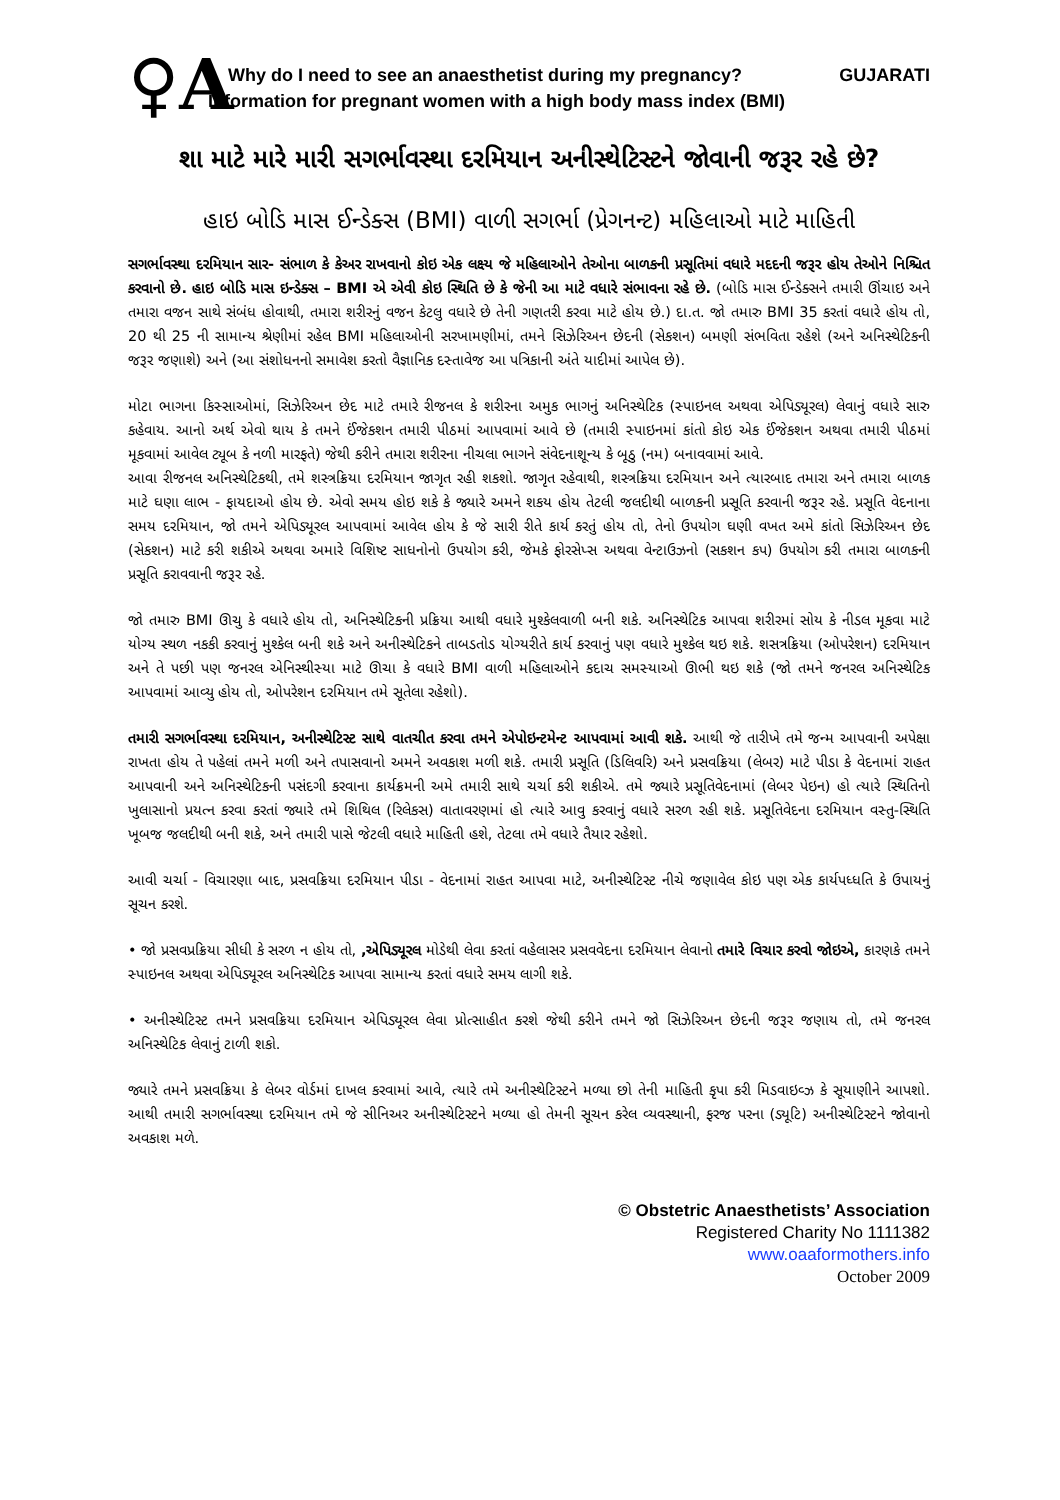♀A
Why do I need to see an anaesthetist during my pregnancy? GUJARATI
Information for pregnant women with a high body mass index (BMI)
શા માટે મારે મારી સગર્ભાવસ્થા દરમિયાન અનીસ્થેટિસ્ટને જોવાની જરૂર રહે છે?
હાઇ બોડિ માસ ઈન્ડેક્સ (BMI) વાળી સગર્ભા (પ્રેગનન્ટ) મહિલાઓ માટે માહિતી
સગર્ભાવસ્થા દરમિયાન સાર- સંભાળ કે કેઅર રાખવાનો કોઇ એક લક્ષ્ય જે મહિલાઓને તેઓના બાળકની પ્રસૂતિમાં વધારે મદદની જરૂર હોય તેઓને નિશ્ચિત કરવાનો છે. હાઇ બોડિ માસ ઇન્ડેક્સ – BMI એ એવી કોઇ સ્થિતિ છે કે જેની આ માટે વધારે સંભાવના રહે છે. (બોડિ માસ ઈન્ડેક્સને તમારી ઊંચાઇ અને તમારા વજન સાથે સંબંધ હોવાથી, તમારા શરીરનું વજન કેટલુ વધારે છે તેની ગણતરી કરવા માટે હોય છે.) દા.ત. જો તમારુ BMI 35 કરતાં વધારે હોય તો, 20 થી 25 ની સામાન્ય શ્રેણીમાં રહેલ BMI મહિલાઓની સરખામણીમાં, તમને સિઝેરિઅન છેદની (સેકશન) બમણી સંભવિતા રહેશે (અને અનિસ્થેટિકની જરૂર જણાશે) અને (આ સંશોધનનો સમાવેશ કરતો વૈજ્ઞાનિક દસ્તાવેજ આ પત્રિકાની અંતે યાદીમાં આપેલ છે).
મોટા ભાગના કિસ્સાઓમાં, સિઝેરિઅન છેદ માટે તમારે રીજનલ કે શરીરના અમુક ભાગનું અનિસ્થેટિક (સ્પાઇનલ અથવા એપિડ્યૂરલ) લેવાનું વધારે સારુ કહેવાય. આનો અર્થ એવો થાય કે તમને ઈંજેકશન તમારી પીઠમાં આપવામાં આવે છે (તમારી સ્પાઇનમાં કાંતો કોઇ એક ઈંજેકશન અથવા તમારી પીઠમાં મૂકવામાં આવેલ ટ્યૂબ કે નળી મારફતે) જેથી કરીને તમારા શરીરના નીચલા ભાગને સંવેદનાશૂન્ય કે બૂઠુ (નમ) બનાવવામાં આવે.
આવા રીજનલ અનિસ્થેટિકથી, તમે શસ્ત્રક્રિયા દરમિયાન જાગૃત રહી શકશો. જાગૃત રહેવાથી, શસ્ત્રક્રિયા દરમિયાન અને ત્યારબાદ તમારા અને તમારા બાળક માટે ઘણા લાભ - ફાયદાઓ હોય છે. એવો સમય હોઇ શકે કે જ્યારે અમને શકય હોય તેટલી જલદીથી બાળકની પ્રસૂતિ કરવાની જરૂર રહે. પ્રસૂતિ વેદનાના સમય દરમિયાન, જો તમને એપિડ્યૂરલ આપવામાં આવેલ હોય કે જે સારી રીતે કાર્ય કરતું હોય તો, તેનો ઉપયોગ ઘણી વખત અમે કાંતો સિઝેરિઅન છેદ (સેકશન) માટે કરી શકીએ અથવા અમારે વિશિષ્ટ સાધનોનો ઉપયોગ કરી, જેમકે ફોરસેપ્સ અથવા વેન્ટાઉઝનો (સકશન કપ) ઉપયોગ કરી તમારા બાળકની પ્રસૂતિ કરાવવાની જરૂર રહે.
જો તમારુ BMI ઊચુ કે વધારે હોય તો, અનિસ્થેટિકની પ્રક્રિયા આથી વધારે મુશ્કેલવાળી બની શકે. અનિસ્થેટિક આપવા શરીરમાં સોય કે નીડલ મૂકવા માટે યોગ્ય સ્થળ નકકી કરવાનું મુશ્કેલ બની શકે અને અનીસ્થેટિકને તાબડતોડ યોગ્યરીતે કાર્ય કરવાનું પણ વધારે મુશ્કેલ થઇ શકે. શસત્રક્રિયા (ઓપરેશન) દરમિયાન અને તે પછી પણ જનરલ એનિસ્થીસ્યા માટે ઊચા કે વધારે BMI વાળી મહિલાઓને કદાચ સમસ્યાઓ ઊભી થઇ શકે (જો તમને જનરલ અનિસ્થેટિક આપવામાં આવ્યુ હોય તો, ઓપરેશન દરમિયાન તમે સૂતેલા રહેશો).
તમારી સગર્ભાવસ્થા દરમિયાન, અનીસ્થેટિસ્ટ સાથે વાતચીત કરવા તમને એપોઇન્ટમેન્ટ આપવામાં આવી શકે. આથી જે તારીખે તમે જન્મ આપવાની અપેક્ષા રાખતા હોય તે પહેલાં તમને મળી અને તપાસવાનો અમને અવકાશ મળી શકે. તમારી પ્રસૂતિ (ડિલિવરિ) અને પ્રસવક્રિયા (લેબર) માટે પીડા કે વેદનામાં રાહત આપવાની અને અનિસ્થેટિકની પસંદગી કરવાના કાર્યક્રમની અમે તમારી સાથે ચર્ચા કરી શકીએ. તમે જ્યારે પ્રસૂતિવેદનામાં (લેબર પેઇન) હો ત્યારે સ્થિતિનો ખુલાસાનો પ્રયત્ન કરવા કરતાં જ્યારે તમે શિથિલ (રિલેકસ) વાતાવરણમાં હો ત્યારે આવુ કરવાનું વધારે સરળ રહી શકે. પ્રસૂતિવેદના દરમિયાન વસ્તુ-સ્થિતિ ખૂબજ જલદીથી બની શકે, અને તમારી પાસે જેટલી વધારે માહિતી હશે, તેટલા તમે વધારે તૈયાર રહેશો.
આવી ચર્ચા - વિચારણા બાદ, પ્રસવક્રિયા દરમિયાન પીડા - વેદનામાં રાહત આપવા માટે, અનીસ્થેટિસ્ટ નીચે જણાવેલ કોઇ પણ એક કાર્યપધ્ધતિ કે ઉપાયનું સૂચન કરશે.
• જો પ્રસવપ્રક્રિયા સીધી કે સરળ ન હોય તો, ,એપિડ્યૂરલ મોડેથી લેવા કરતાં વહેલાસર પ્રસવવેદના દરમિયાન લેવાનો તમારે વિચાર કરવો જોઇએ, કારણકે તમને સ્પાઇનલ અથવા એપિડ્યૂરલ અનિસ્થેટિક આપવા સામાન્ય કરતાં વધારે સમય લાગી શકે.
• અનીસ્થેટિસ્ટ તમને પ્રસવક્રિયા દરમિયાન એપિડ્યૂરલ લેવા પ્રોત્સાહીત કરશે જેથી કરીને તમને જો સિઝેરિઅન છેદની જરૂર જણાય તો, તમે જનરલ અનિસ્થેટિક લેવાનું ટાળી શકો.
જ્યારે તમને પ્રસવક્રિયા કે લેબર વોર્ડમાં દાખલ કરવામાં આવે, ત્યારે તમે અનીસ્થેટિસ્ટને મળ્યા છો તેની માહિતી કૃપા કરી મિડવાઇવ્ઝ કે સૂયાણીને આપશો. આથી તમારી સગર્ભાવસ્થા દરમિયાન તમે જે સીનિઅર અનીસ્થેટિસ્ટને મળ્યા હો તેમની સૂચન કરેલ વ્યવસ્થાની, ફરજ પરના (ડ્યૂટિ) અનીસ્થેટિસ્ટને જોવાનો અવકાશ મળે.
© Obstetric Anaesthetists’ Association
Registered Charity No 1111382
www.oaaformothers.info
October 2009